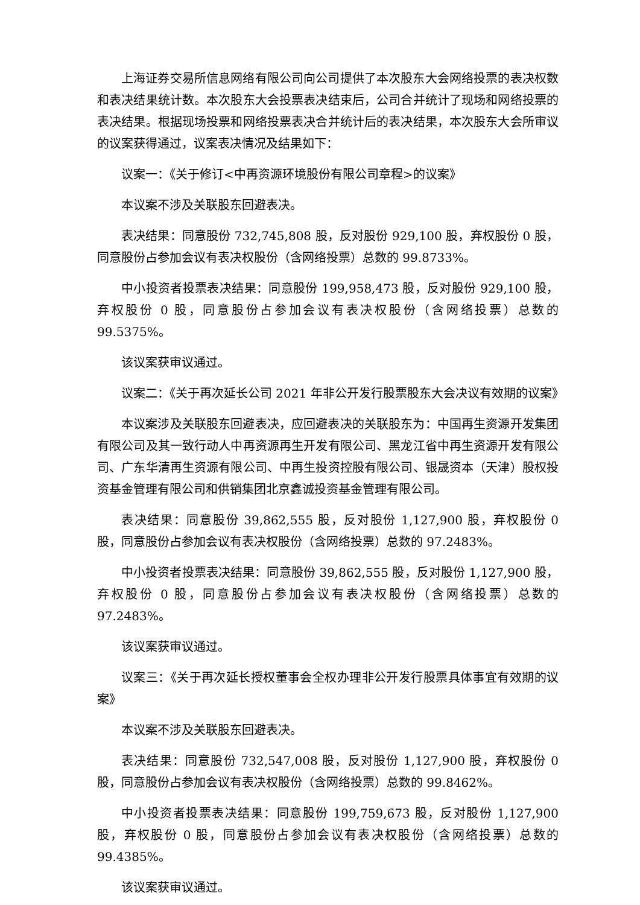上海证券交易所信息网络有限公司向公司提供了本次股东大会网络投票的表决权数和表决结果统计数。本次股东大会投票表决结束后，公司合并统计了现场和网络投票的表决结果。根据现场投票和网络投票表决合并统计后的表决结果，本次股东大会所审议的议案获得通过，议案表决情况及结果如下：
议案一：《关于修订<中再资源环境股份有限公司章程>的议案》
本议案不涉及关联股东回避表决。
表决结果：同意股份 732,745,808 股，反对股份 929,100 股，弃权股份 0 股，同意股份占参加会议有表决权股份（含网络投票）总数的 99.8733%。
中小投资者投票表决结果：同意股份 199,958,473 股，反对股份 929,100 股，弃权股份 0 股，同意股份占参加会议有表决权股份（含网络投票）总数的 99.5375%。
该议案获审议通过。
议案二：《关于再次延长公司 2021 年非公开发行股票股东大会决议有效期的议案》
本议案涉及关联股东回避表决，应回避表决的关联股东为：中国再生资源开发集团有限公司及其一致行动人中再资源再生开发有限公司、黑龙江省中再生资源开发有限公司、广东华清再生资源有限公司、中再生投资控股有限公司、银晟资本（天津）股权投资基金管理有限公司和供销集团北京鑫诚投资基金管理有限公司。
表决结果：同意股份 39,862,555 股，反对股份 1,127,900 股，弃权股份 0 股，同意股份占参加会议有表决权股份（含网络投票）总数的 97.2483%。
中小投资者投票表决结果：同意股份 39,862,555 股，反对股份 1,127,900 股，弃权股份 0 股，同意股份占参加会议有表决权股份（含网络投票）总数的 97.2483%。
该议案获审议通过。
议案三：《关于再次延长授权董事会全权办理非公开发行股票具体事宜有效期的议案》
本议案不涉及关联股东回避表决。
表决结果：同意股份 732,547,008 股，反对股份 1,127,900 股，弃权股份 0 股，同意股份占参加会议有表决权股份（含网络投票）总数的 99.8462%。
中小投资者投票表决结果：同意股份 199,759,673 股，反对股份 1,127,900 股，弃权股份 0 股，同意股份占参加会议有表决权股份（含网络投票）总数的 99.4385%。
该议案获审议通过。